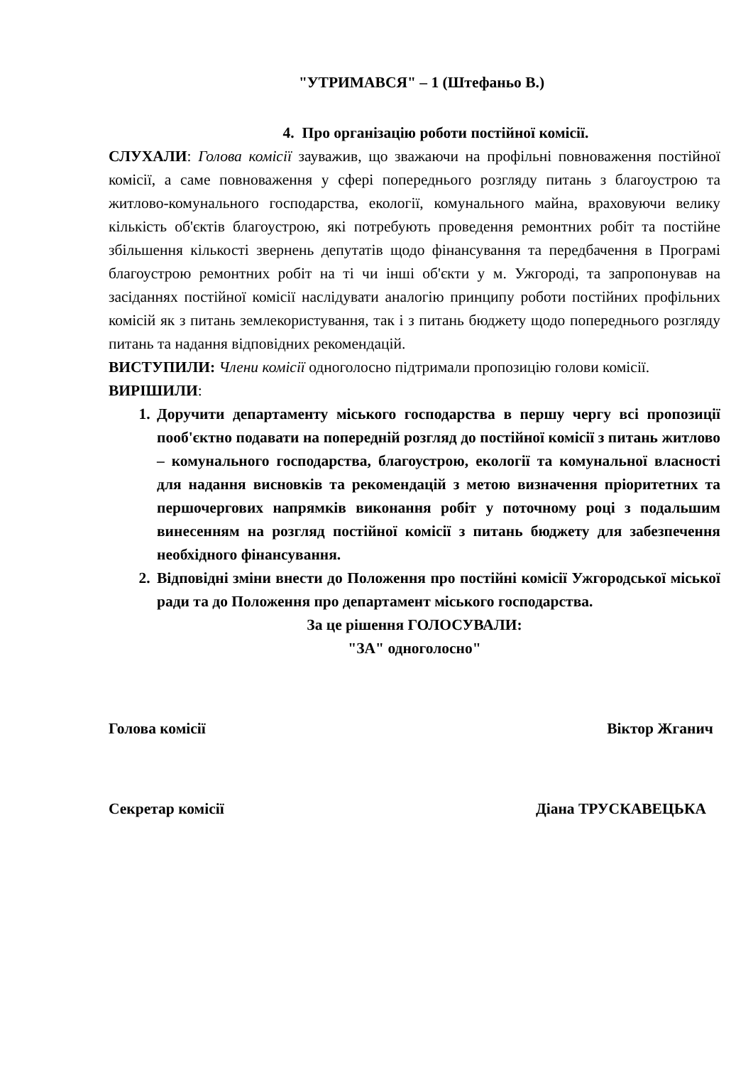"УТРИМАВСЯ" – 1 (Штефаньо В.)
4. Про організацію роботи постійної комісії.
СЛУХАЛИ: Голова комісії зауважив, що зважаючи на профільні повноваження постійної комісії, а саме повноваження у сфері попереднього розгляду питань з благоустрою та житлово-комунального господарства, екології, комунального майна, враховуючи велику кількість об'єктів благоустрою, які потребують проведення ремонтних робіт та постійне збільшення кількості звернень депутатів щодо фінансування та передбачення в Програмі благоустрою ремонтних робіт на ті чи інші об'єкти у м. Ужгороді, та запропонував на засіданнях постійної комісії наслідувати аналогію принципу роботи постійних профільних комісій як з питань землекористування, так і з питань бюджету щодо попереднього розгляду питань та надання відповідних рекомендацій.
ВИСТУПИЛИ: Члени комісії одноголосно підтримали пропозицію голови комісії.
ВИРІШИЛИ:
1. Доручити департаменту міського господарства в першу чергу всі пропозиції пооб'єктно подавати на попередній розгляд до постійної комісії з питань житлово – комунального господарства, благоустрою, екології та комунальної власності для надання висновків та рекомендацій з метою визначення пріоритетних та першочергових напрямків виконання робіт у поточному році з подальшим винесенням на розгляд постійної комісії з питань бюджету для забезпечення необхідного фінансування.
2. Відповідні зміни внести до Положення про постійні комісії Ужгородської міської ради та до Положення про департамент міського господарства.
За це рішення ГОЛОСУВАЛИ:
"ЗА" одноголосно"
Голова комісії Віктор Жганич
Секретар комісії Діана ТРУСКАВЕЦЬКА